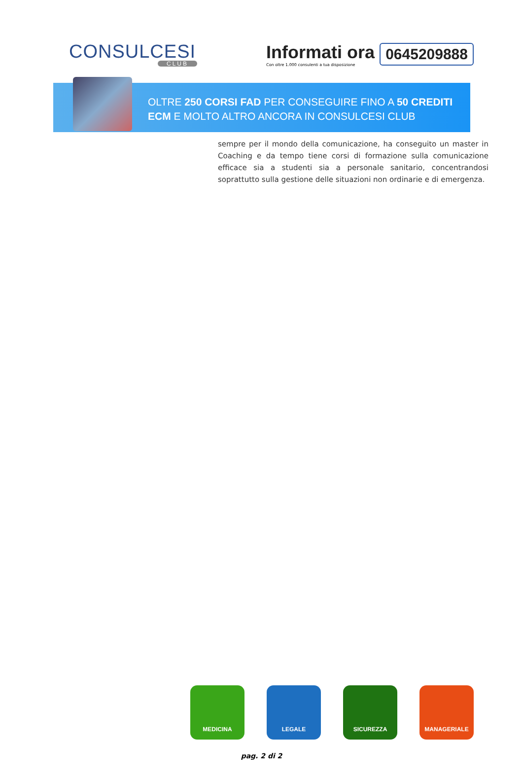CONSULCESI
CLUB
Informati ora
Con oltre 1.000 consulenti a tua disposizione
0645209888
OLTRE 250 CORSI FAD PER CONSEGUIRE FINO A 50 CREDITI
ECM E MOLTO ALTRO ANCORA IN CONSULCESI CLUB
sempre per il mondo della comunicazione, ha conseguito un master in Coaching e da tempo tiene corsi di formazione sulla comunicazione efficace sia a studenti sia a personale sanitario, concentrandosi soprattutto sulla gestione delle situazioni non ordinarie e di emergenza.
MEDICINA LEGALE SICUREZZA MANAGERIALE
pag. 2 di 2